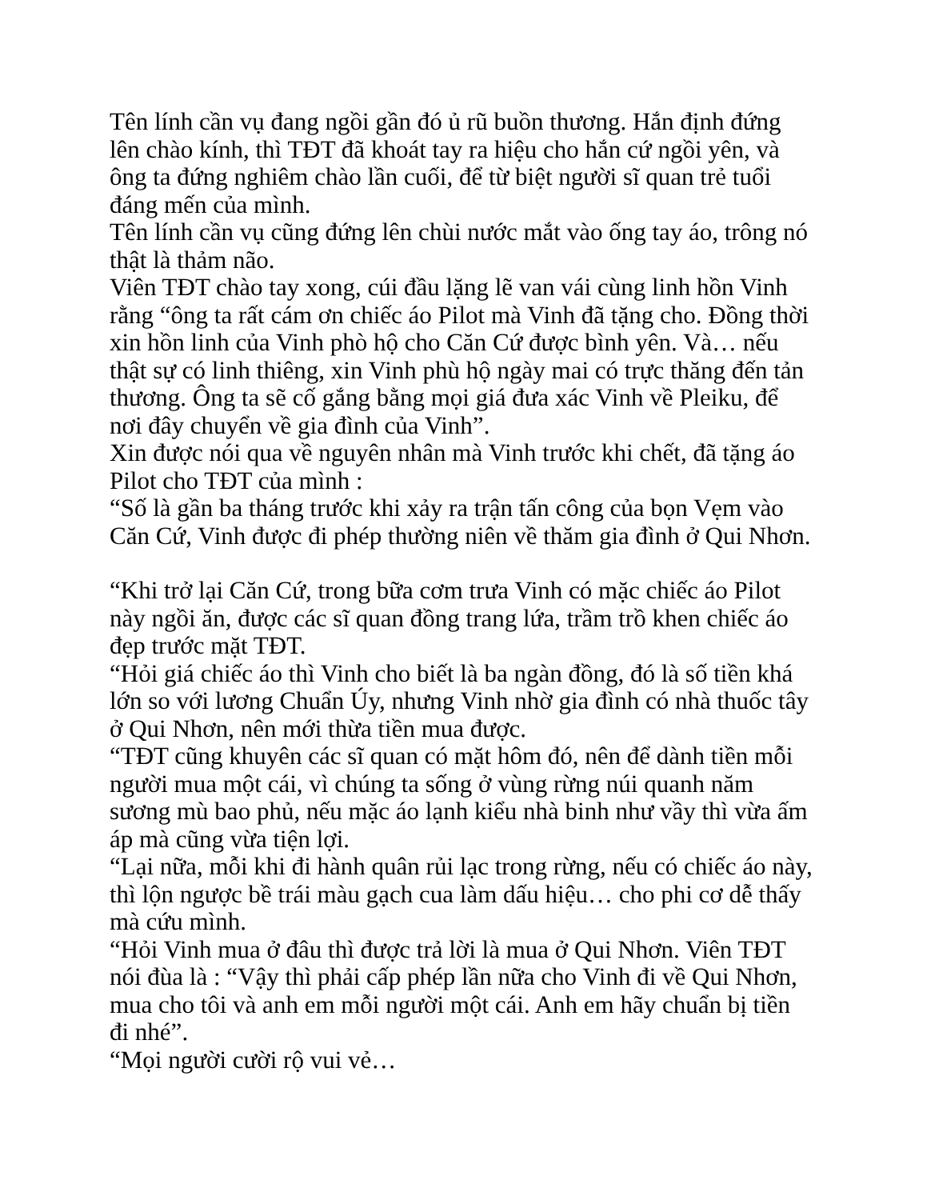Tên lính cần vụ đang ngồi gần đó ủ rũ buồn thương. Hắn định đứng lên chào kính, thì TĐT đã khoát tay ra hiệu cho hắn cứ ngồi yên, và ông ta đứng nghiêm chào lần cuối, để từ biệt người sĩ quan trẻ tuổi đáng mến của mình.
Tên lính cần vụ cũng đứng lên chùi nước mắt vào ống tay áo, trông nó thật là thảm não.
Viên TĐT chào tay xong, cúi đầu lặng lẽ van vái cùng linh hồn Vinh rằng “ông ta rất cám ơn chiếc áo Pilot mà Vinh đã tặng cho. Đồng thời xin hồn linh của Vinh phò hộ cho Căn Cứ được bình yên. Và… nếu thật sự có linh thiêng, xin Vinh phù hộ ngày mai có trực thăng đến tản thương. Ông ta sẽ cố gắng bằng mọi giá đưa xác Vinh về Pleiku, để nơi đây chuyển về gia đình của Vinh”.
Xin được nói qua về nguyên nhân mà Vinh trước khi chết, đã tặng áo Pilot cho TĐT của mình :
“Số là gần ba tháng trước khi xảy ra trận tấn công của bọn Vẹm vào Căn Cứ, Vinh được đi phép thường niên về thăm gia đình ở Qui Nhơn.
“Khi trở lại Căn Cứ, trong bữa cơm trưa Vinh có mặc chiếc áo Pilot này ngồi ăn, được các sĩ quan đồng trang lứa, trầm trồ khen chiếc áo đẹp trước mặt TĐT.
“Hỏi giá chiếc áo thì Vinh cho biết là ba ngàn đồng, đó là số tiền khá lớn so với lương Chuẩn Úy, nhưng Vinh nhờ gia đình có nhà thuốc tây ở Qui Nhơn, nên mới thừa tiền mua được.
“TĐT cũng khuyên các sĩ quan có mặt hôm đó, nên để dành tiền mỗi người mua một cái, vì chúng ta sống ở vùng rừng núi quanh năm sương mù bao phủ, nếu mặc áo lạnh kiểu nhà binh như vầy thì vừa ấm áp mà cũng vừa tiện lợi.
“Lại nữa, mỗi khi đi hành quân rủi lạc trong rừng, nếu có chiếc áo này, thì lộn ngược bề trái màu gạch cua làm dấu hiệu… cho phi cơ dễ thấy mà cứu mình.
“Hỏi Vinh mua ở đâu thì được trả lời là mua ở Qui Nhơn. Viên TĐT nói đùa là : “Vậy thì phải cấp phép lần nữa cho Vinh đi về Qui Nhơn, mua cho tôi và anh em mỗi người một cái. Anh em hãy chuẩn bị tiền đi nhé”.
“Mọi người cười rộ vui vẻ…